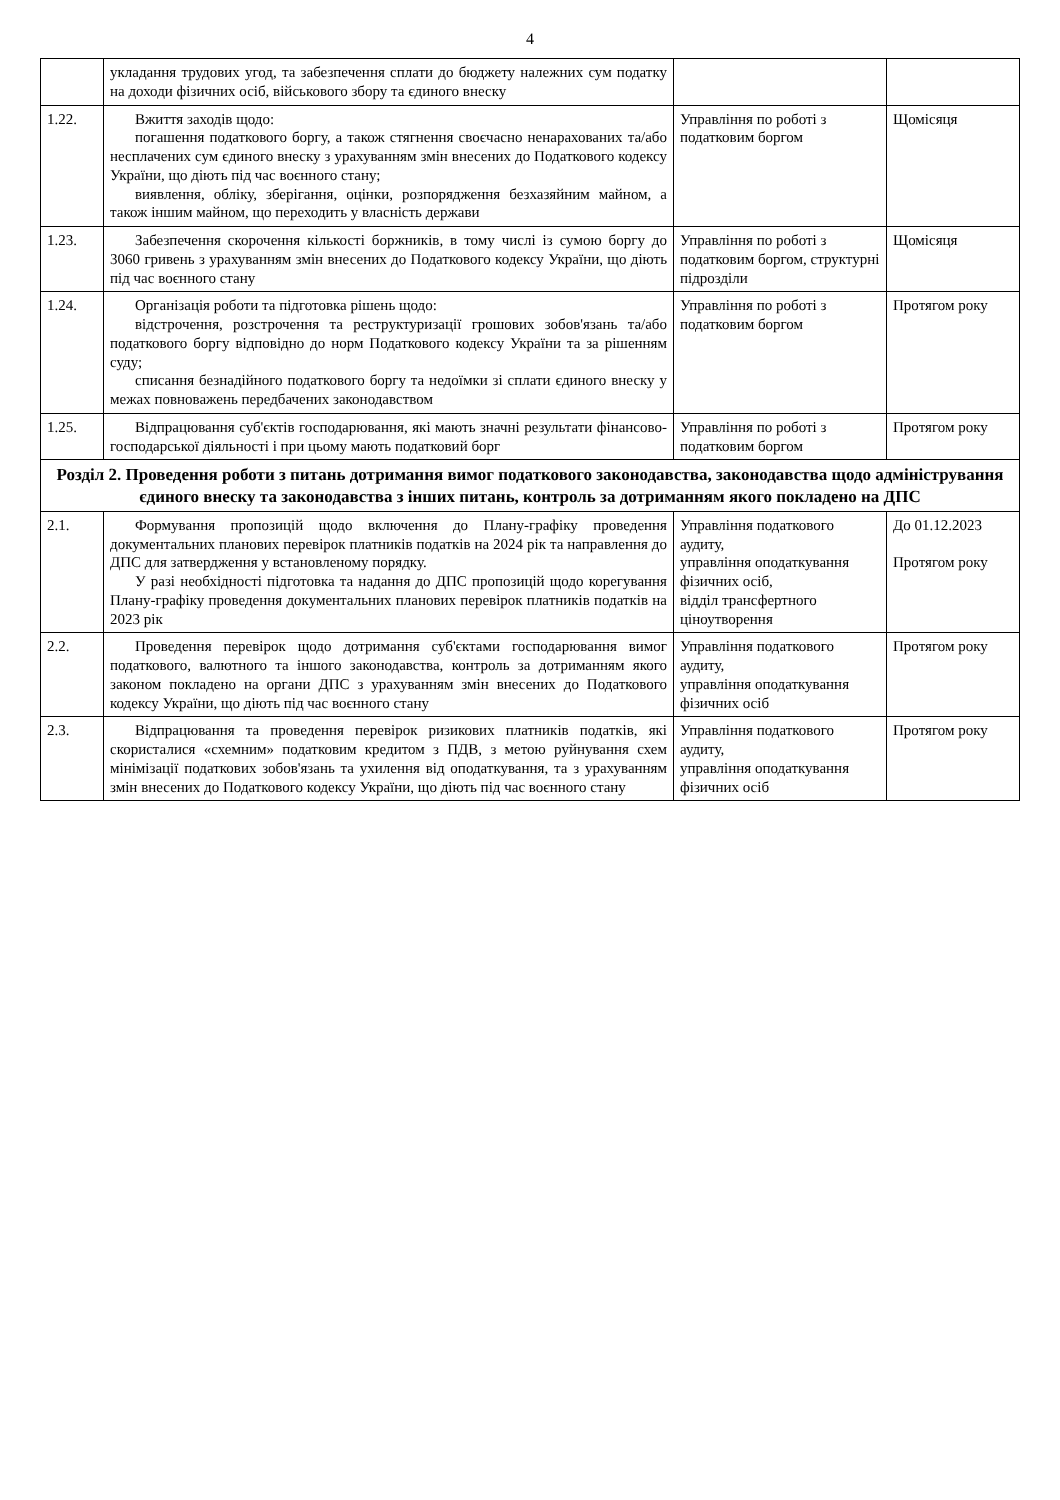4
| | укладання трудових угод, та забезпечення сплати до бюджету належних сум податку на доходи фізичних осіб, військового збору та єдиного внеску | | |
| 1.22. | Вжиття заходів щодо: погашення податкового боргу, а також стягнення своєчасно ненарахованих та/або несплачених сум єдиного внеску з урахуванням змін внесених до Податкового кодексу України, що діють під час воєнного стану; виявлення, обліку, зберігання, оцінки, розпорядження безхазяйним майном, а також іншим майном, що переходить у власність держави | Управління по роботі з податковим боргом | Щомісяця |
| 1.23. | Забезпечення скорочення кількості боржників, в тому числі із сумою боргу до 3060 гривень з урахуванням змін внесених до Податкового кодексу України, що діють під час воєнного стану | Управління по роботі з податковим боргом, структурні підрозділи | Щомісяця |
| 1.24. | Організація роботи та підготовка рішень щодо: відстрочення, розстрочення та реструктуризації грошових зобов'язань та/або податкового боргу відповідно до норм Податкового кодексу України та за рішенням суду; списання безнадійного податкового боргу та недоїмки зі сплати єдиного внеску у межах повноважень передбачених законодавством | Управління по роботі з податковим боргом | Протягом року |
| 1.25. | Відпрацювання суб'єктів господарювання, які мають значні результати фінансово-господарської діяльності і при цьому мають податковий борг | Управління по роботі з податковим боргом | Протягом року |
| Розділ 2. Проведення роботи з питань дотримання вимог податкового законодавства, законодавства щодо адміністрування єдиного внеску та законодавства з інших питань, контроль за дотриманням якого покладено на ДПС | | | |
| 2.1. | Формування пропозицій щодо включення до Плану-графіку проведення документальних планових перевірок платників податків на 2024 рік та направлення до ДПС для затвердження у встановленому порядку. У разі необхідності підготовка та надання до ДПС пропозицій щодо корегування Плану-графіку проведення документальних планових перевірок платників податків на 2023 рік | Управління податкового аудиту, управління оподаткування фізичних осіб, відділ трансфертного ціноутворення | До 01.12.2023 Протягом року |
| 2.2. | Проведення перевірок щодо дотримання суб'єктами господарювання вимог податкового, валютного та іншого законодавства, контроль за дотриманням якого законом покладено на органи ДПС з урахуванням змін внесених до Податкового кодексу України, що діють під час воєнного стану | Управління податкового аудиту, управління оподаткування фізичних осіб | Протягом року |
| 2.3. | Відпрацювання та проведення перевірок ризикових платників податків, які скористалися «схемним» податковим кредитом з ПДВ, з метою руйнування схем мінімізації податкових зобов'язань та ухилення від оподаткування, та з урахуванням змін внесених до Податкового кодексу України, що діють під час воєнного стану | Управління податкового аудиту, управління оподаткування фізичних осіб | Протягом року |